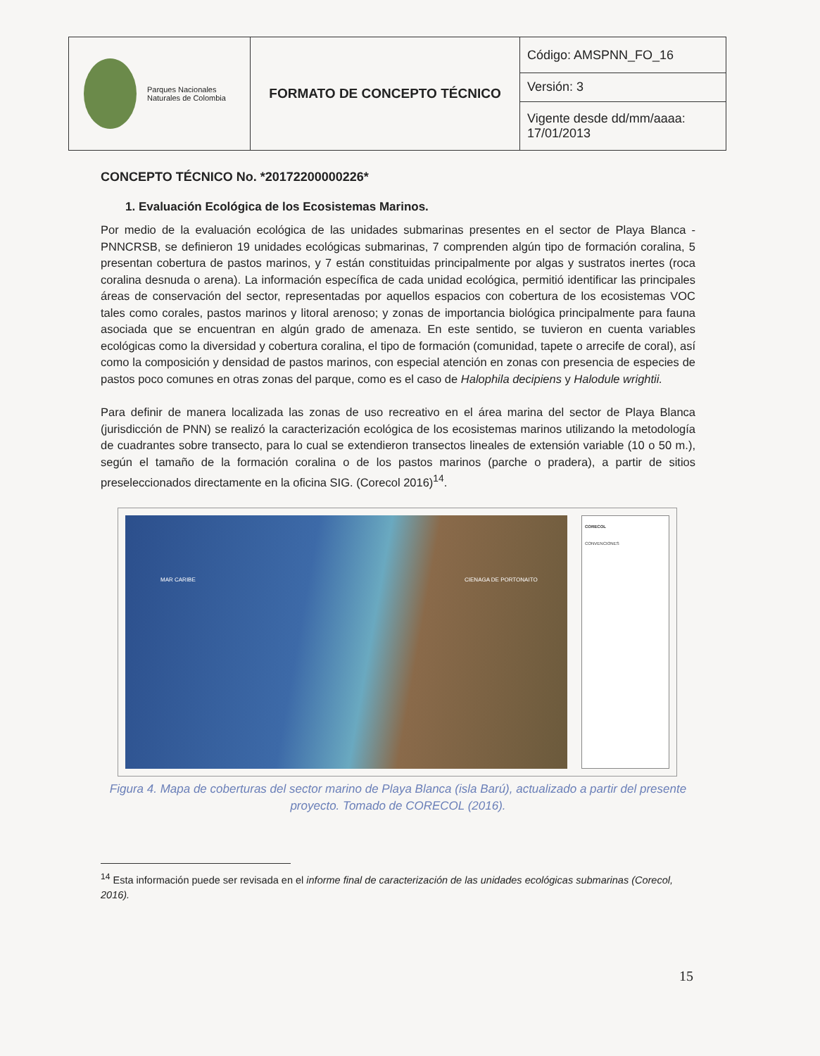| Parques Nacionales Naturales de Colombia | FORMATO DE CONCEPTO TÉCNICO | Código: AMSPNN_FO_16 |
| | | Versión: 3 |
| | | Vigente desde dd/mm/aaaa: 17/01/2013 |
CONCEPTO TÉCNICO No. *20172200000226*
1. Evaluación Ecológica de los Ecosistemas Marinos.
Por medio de la evaluación ecológica de las unidades submarinas presentes en el sector de Playa Blanca - PNNCRSB, se definieron 19 unidades ecológicas submarinas, 7 comprenden algún tipo de formación coralina, 5 presentan cobertura de pastos marinos, y 7 están constituidas principalmente por algas y sustratos inertes (roca coralina desnuda o arena). La información específica de cada unidad ecológica, permitió identificar las principales áreas de conservación del sector, representadas por aquellos espacios con cobertura de los ecosistemas VOC tales como corales, pastos marinos y litoral arenoso; y zonas de importancia biológica principalmente para fauna asociada que se encuentran en algún grado de amenaza. En este sentido, se tuvieron en cuenta variables ecológicas como la diversidad y cobertura coralina, el tipo de formación (comunidad, tapete o arrecife de coral), así como la composición y densidad de pastos marinos, con especial atención en zonas con presencia de especies de pastos poco comunes en otras zonas del parque, como es el caso de Halophila decipiens y Halodule wrightii.
Para definir de manera localizada las zonas de uso recreativo en el área marina del sector de Playa Blanca (jurisdicción de PNN) se realizó la caracterización ecológica de los ecosistemas marinos utilizando la metodología de cuadrantes sobre transecto, para lo cual se extendieron transectos lineales de extensión variable (10 o 50 m.), según el tamaño de la formación coralina o de los pastos marinos (parche o pradera), a partir de sitios preseleccionados directamente en la oficina SIG. (Corecol 2016)<sup>14</sup>.
MAR CARIBE CIENAGA DE PORTONAITO
CORECOL
CONVENCIONES
Figura 4. Mapa de coberturas del sector marino de Playa Blanca (isla Barú), actualizado a partir del presente proyecto. Tomado de CORECOL (2016).
<sup>14</sup> Esta información puede ser revisada en el informe final de caracterización de las unidades ecológicas submarinas (Corecol, 2016).
15